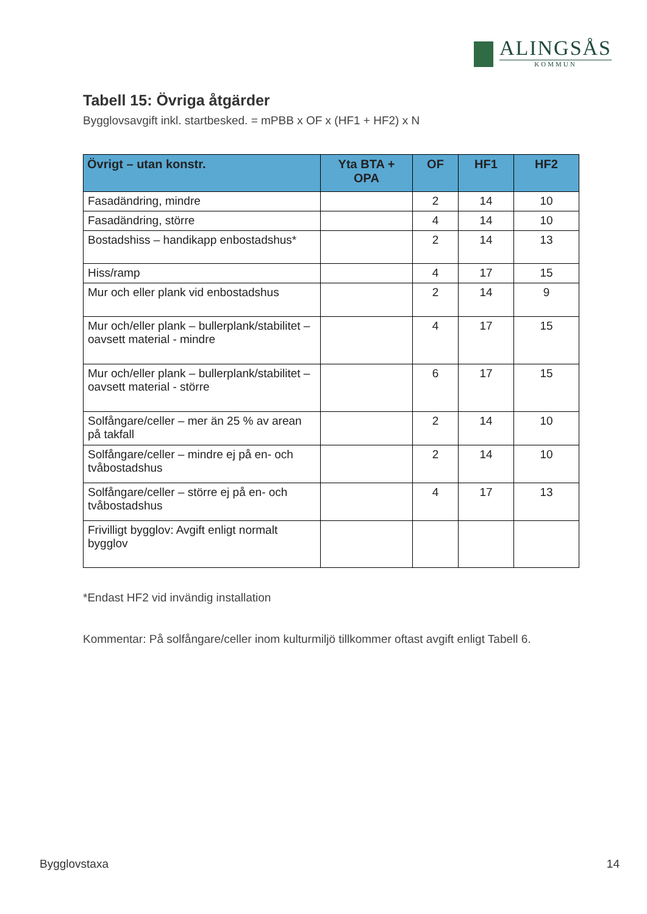ALINGSÅS
KOMMUN
Tabell 15: Övriga åtgärder
Bygglovsavgift inkl. startbesked. = mPBB x OF x (HF1 + HF2) x N
| Övrigt – utan konstr. | Yta BTA + OPA | OF | HF1 | HF2 |
| --- | --- | --- | --- | --- |
| Fasadändring, mindre | | 2 | 14 | 10 |
| Fasadändring, större | | 4 | 14 | 10 |
| Bostadshiss – handikapp enbostadshus* | | 2 | 14 | 13 |
| Hiss/ramp | | 4 | 17 | 15 |
| Mur och eller plank vid enbostadshus | | 2 | 14 | 9 |
| Mur och/eller plank – bullerplank/stabilitet – oavsett material - mindre | | 4 | 17 | 15 |
| Mur och/eller plank – bullerplank/stabilitet – oavsett material - större | | 6 | 17 | 15 |
| Solfångare/celler – mer än 25 % av arean på takfall | | 2 | 14 | 10 |
| Solfångare/celler – mindre ej på en- och tvåbostadshus | | 2 | 14 | 10 |
| Solfångare/celler – större ej på en- och tvåbostadshus | | 4 | 17 | 13 |
| Frivilligt bygglov: Avgift enligt normalt bygglov | | | | |
*Endast HF2 vid invändig installation
Kommentar: På solfångare/celler inom kulturmiljö tillkommer oftast avgift enligt Tabell 6.
Bygglovstaxa 14